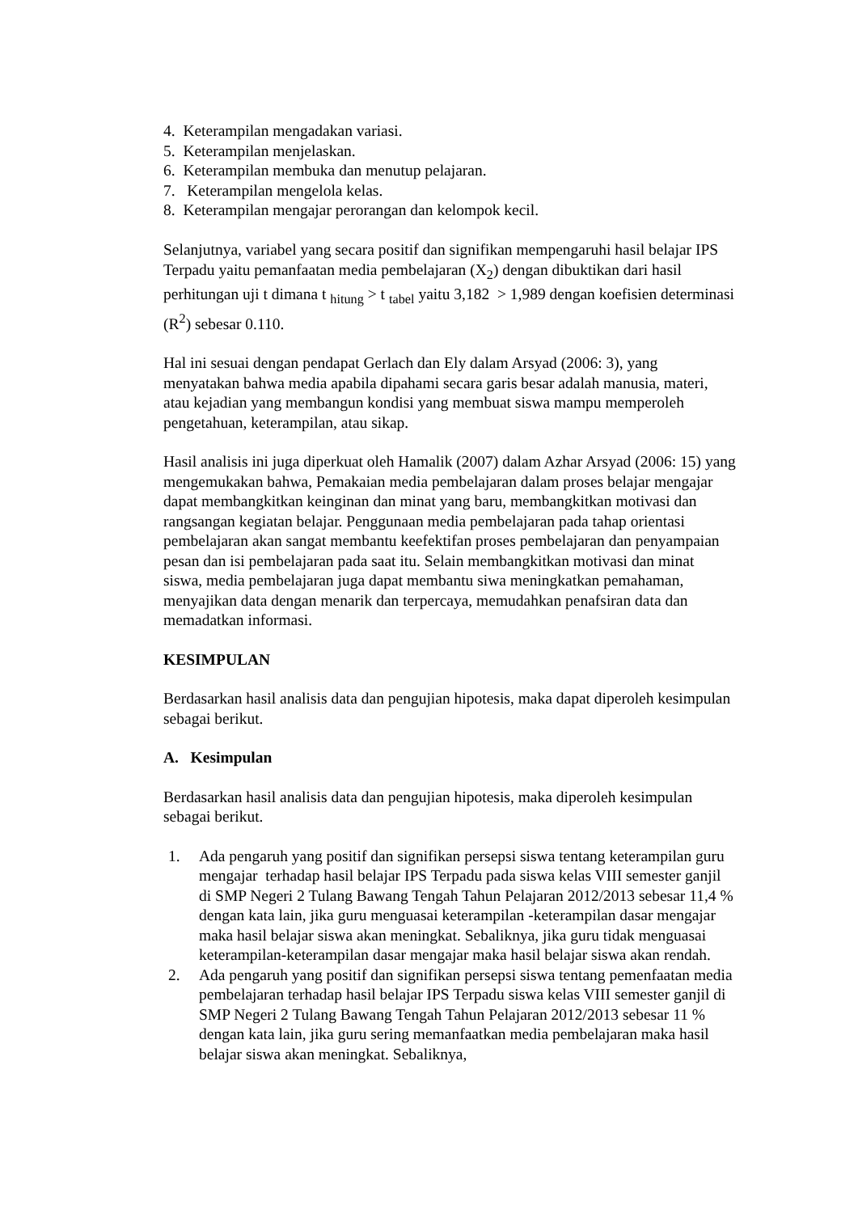4. Keterampilan mengadakan variasi.
5. Keterampilan menjelaskan.
6. Keterampilan membuka dan menutup pelajaran.
7. Keterampilan mengelola kelas.
8. Keterampilan mengajar perorangan dan kelompok kecil.
Selanjutnya, variabel yang secara positif dan signifikan mempengaruhi hasil belajar IPS Terpadu yaitu pemanfaatan media pembelajaran (X<sub>2</sub>) dengan dibuktikan dari hasil perhitungan uji t dimana t <sub>hitung</sub> > t <sub>tabel</sub> yaitu 3,182 > 1,989 dengan koefisien determinasi (R<sup>2</sup>) sebesar 0.110.
Hal ini sesuai dengan pendapat Gerlach dan Ely dalam Arsyad (2006: 3), yang menyatakan bahwa media apabila dipahami secara garis besar adalah manusia, materi, atau kejadian yang membangun kondisi yang membuat siswa mampu memperoleh pengetahuan, keterampilan, atau sikap.
Hasil analisis ini juga diperkuat oleh Hamalik (2007) dalam Azhar Arsyad (2006: 15) yang mengemukakan bahwa, Pemakaian media pembelajaran dalam proses belajar mengajar dapat membangkitkan keinginan dan minat yang baru, membangkitkan motivasi dan rangsangan kegiatan belajar. Penggunaan media pembelajaran pada tahap orientasi pembelajaran akan sangat membantu keefektifan proses pembelajaran dan penyampaian pesan dan isi pembelajaran pada saat itu. Selain membangkitkan motivasi dan minat siswa, media pembelajaran juga dapat membantu siwa meningkatkan pemahaman, menyajikan data dengan menarik dan terpercaya, memudahkan penafsiran data dan memadatkan informasi.
KESIMPULAN
Berdasarkan hasil analisis data dan pengujian hipotesis, maka dapat diperoleh kesimpulan sebagai berikut.
A. Kesimpulan
Berdasarkan hasil analisis data dan pengujian hipotesis, maka diperoleh kesimpulan sebagai berikut.
1. Ada pengaruh yang positif dan signifikan persepsi siswa tentang keterampilan guru mengajar terhadap hasil belajar IPS Terpadu pada siswa kelas VIII semester ganjil di SMP Negeri 2 Tulang Bawang Tengah Tahun Pelajaran 2012/2013 sebesar 11,4 % dengan kata lain, jika guru menguasai keterampilan -keterampilan dasar mengajar maka hasil belajar siswa akan meningkat. Sebaliknya, jika guru tidak menguasai keterampilan-keterampilan dasar mengajar maka hasil belajar siswa akan rendah.
2. Ada pengaruh yang positif dan signifikan persepsi siswa tentang pemenfaatan media pembelajaran terhadap hasil belajar IPS Terpadu siswa kelas VIII semester ganjil di SMP Negeri 2 Tulang Bawang Tengah Tahun Pelajaran 2012/2013 sebesar 11 % dengan kata lain, jika guru sering memanfaatkan media pembelajaran maka hasil belajar siswa akan meningkat. Sebaliknya,